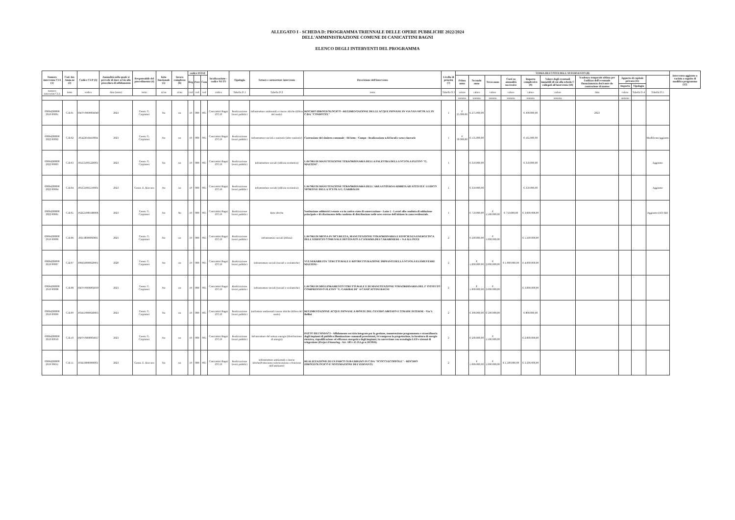ALLEGATO I - SCHEDA D: PROGRAMMA TRIENNALE DELLE OPERE PUBBLICHE 2022/2024
DELL'AMMINISTRAZIONE COMUNE DI CANICATTINI BAGNI
ELENCO DEGLI INTERVENTI DEL PROGRAMMA
| Numero intervento CUI (1) | Cod. Int. Amm.ne (2) | Codice CUP (3) | Annualità nella quale si prevede di dare avvio alla procedura di affidamento | Responsabile del procedimento (4) | lotto funzionale (5) | lavoro complesso (6) | codice ISTAT | | | localizzazione - codice NUTS | Tipologia | Settore e sottosettore intervento | Descrizione dell'intervento | Livello di priorità (7) | STIMA DEI COSTI DELL'INTERVENTO (8) | | | | | | | | | | Intervento aggiunto o variato a seguito di modifica programma (12) |
| --- | --- | --- | --- | --- | --- | --- | --- | --- | --- | --- | --- | --- | --- | --- | --- | --- | --- | --- | --- | --- | --- | --- | --- | --- | --- |
| | | | | | | | Reg | Prov | Com | | | | | | Primo anno | Secondo anno | Terzo anno | Costi su annualità successive | Importo complessivo (9) | Valore degli eventuali immobili di cui alla scheda C collegati all'intervento (10) | Scadenza temporale ultima per l'utilizzo dell'eventuale finanziamento derivante da contrazione di mutuo | Apporto di capitale privato (11) | | | |
| | | | | | | | | | | | | | | | | | | | | | | Importo | Tipologia | | |
| numero intervento CUI | testo | codice | data (anno) | testo | si/no | si/no | cod | cod | cod | codice | Tabella D.1 | Tabella D.2 | testo | Tabella D.3 | valore | valore | valore | valore | valore | valore | data | valore | Tabella D.4 | Tabella D.5 | |
| | | | | | | | | | | | | | | | somma | somma | somma | somma | somma | somma | | somma | | | |
| 00094260890 2019 00001 | C.B.01 | PROV0000004940 | 2023 | Geom. G. Carpinteri | No | no | 19 | 089 | 005 | Canicattini Bagni ITG19 | Realizzazione lavori pubblici | Infrastrutture ambientali e risorse idriche (difesa del suolo) | RISCHIO IDROGEOLOGICO - REGIMENTAZIONE DELLE ACQUE PIOVANE IN VIA SAN NICOLA E IN C/DA "CONDOTTE" | 1 | € 25.000,00 | € 275.000,00 | | | € 300.000,00 | | 2023 | | | | |
| 00094260890 2022 00002 | C.B.02 | J95I22010410004 | 2023 | Geom. G. Carpinteri | No | no | 19 | 089 | 005 | Canicattini Bagni ITG19 | Realizzazione lavori pubblici | Infrastrutture sociali e sanitarie (altre sanitarie) | Costruzione del cimitero comunale - III lotto - Campo - Realizzazione n.64 loculi e urne cinerarie | 1 | € 30.000,00 | € 135.000,00 | | | € 165.000,00 | | | | | Modificato/aggiunto | |
| 00094260890 2022 00003 | C.B.03 | J95F21001220001 | 2023 | Geom. G. Carpinteri | No | no | 19 | 089 | 005 | Canicattini Bagni ITG19 | Realizzazione lavori pubblici | Infrastrutture sociali (edilizia scolastica) | LAVORI DI MANUTENZIONE STRAORDINARIA DELLA PALESTRA DELLA SCUOLA PLESSO "G. MAZZINI". | 1 | | € 350.000,00 | | | € 350.000,00 | | | | | Aggiunto | |
| 00094260890 2022 00004 | C.B.04 | J95F21001210001 | 2023 | Geom. E. Roccaro | No | no | 19 | 089 | 005 | Canicattini Bagni ITG19 | Realizzazione lavori pubblici | Infrastrutture sociali (edilizia scolastica) | LAVORI DI MANUTENZIONE STRAORDINARIA DELL'AREA ESTERNA ADIBITA AD ATTIVITA' LUDICO SPORTIVE DELLA SCUOLA G. GARIBALDI | 1 | | € 350.000,00 | | | € 350.000,00 | | | | | Aggiunto | |
| 00094260890 2022 00005 | C.B.05 | J92E21000180006 | 2023 | Geom. G. Carpinteri | No | No | 19 | 089 | 005 | Canicattini Bagni ITG19 | Realizzazione lavori pubblici | Rete idriche | Sostituzione adduttrici vetuste e/o in cattivo stato di conservazione - Lotto 1 - Lavori alla condotta di adduzione principale e di rifacimento della condotta di distribuzione nelle aree esterne dell'abitato in zona residenziale. | 1 | | € 750.000,00 | € 1.500.000,00 | € 750.000,00 | € 3.000.000,00 | | | | | Aggiunto (ATI SR) | |
| 00094260890 2019 00006 | C.B.06 | J93J18000060001 | 2023 | Geom. G. Carpinteri | No | no | 19 | 089 | 005 | Canicattini Bagni ITG19 | Realizzazione lavori pubblici | Infrastrutture sociali (difesa) | LAVORI DI MESSA IN SICUREZZA, MANUTENZIONE STRAORDINARIA E EFFICIENZA ENERGETICA DELL'EDIFICIO COMUNALE DESTINATO A CASERMA DEI CARABINIERI + N.4 ALLOGGI | 2 | | € 500.000,00 | € 1.000.000,00 | | € 1.500.000,00 | | | | | | |
| 00094260890 2019 00007 | C.B.07 | J99H18000020001 | 2020 | Geom. G. Carpinteri | No | no | 19 | 089 | 005 | Canicattini Bagni ITG19 | Realizzazione lavori pubblici | Infrastrutture sociali (sociali e scolastiche) | VULNERABILITA' STRUTTURALE E RISTRUTTURAZIONE IMPIANTI DELLA SCUOLA ELEMENTARE MAZZINI - | 2 | | € 1.000.000,00 | € 2.000.000,00 | € 1.000.000,00 | € 4.000.000,00 | | | | | | |
| 00094260890 2019 00008 | C.B.08 | PROV0000004939 | 2023 | Geom. G. Carpinteri | No | no | 19 | 089 | 005 | Canicattini Bagni ITG19 | Realizzazione lavori pubblici | Infrastrutture sociali (sociali e scolastiche) | LAVORI DI MIGLIORAMENTO STRUTTURALE E DI MANUTENZIONE STRAORDINARIA DEL I° ISTITUTO COMPRENSIVO PLESSO "G. GARIBALDI" A CANICATTINI BAGNI | 2 | | € 1.000.000,00 | € 2.000.000,00 | | € 3.000.000,00 | | | | | | |
| 00094260890 2019 00009 | C.B.09 | J93H19000640003 | 2023 | Geom. G. Carpinteri | No | no | 19 | 089 | 005 | Canicattini Bagni ITG19 | Realizzazione lavori pubblici | Insfratture ambientali risorse idriche (difesa del suolo) | REGIMENTAZIONE ACQUE PIOVANE A MONTE DEL CENTRO ABITATO E STRADE INTERNE - Via V. Bellini | 2 | | € 300.000,00 | € 500.000,00 | | € 800.000,00 | | | | | | |
| 00094260890 2019 00010 | C.B.10 | PROV0000004937 | 2023 | Geom. G. Carpinteri | No | no | 19 | 089 | 005 | Canicattini Bagni ITG19 | Realizzazione lavori pubblici | Infrastrutture del settore energia (distribuzione di energia) | PATTO DEI SINDACI - Affidamento servizio integrato per la gestione, manutenzione programmata e straordinaria degli impianti di pubblica illuminazione comunali preesistenti, ivi compresa la progettazione, la fornitura di energia elettrica, riqualificazione ed efficenza energetica degli impianti, la conversione con tecnologia LED e sistemi di telegestione (Project Financing - Art. 183 c.15 D.Lgs n.50/2016). | 2 | | € 500.000,00 | € 1.500.000,00 | | € 2.000.000,00 | | | | | | |
| 00094260890 2019 00011 | C.B.11 | J93E18000000001 | 2023 | Geom. E. Roccaro | No | no | 19 | 089 | 005 | Canicattini Bagni ITG19 | Realizzazione lavori pubblici | Infrastrutture ambientali e risorse idriche(Protezione,valorizzazione e fruizione dell'ambiente) | REALIZZAZIONE DI UN PARCO SUB-URBANO IN C/DA "SCOCCIACOPPOLE" - RISCHIO IDROGEOLOGICO E SISTEMAZIONE DEI VERSANTI. | 2 | | € 1.000.000,00 | € 1.000.000,00 | € 1.500.000,00 | € 3.500.000,00 | | | | | | |